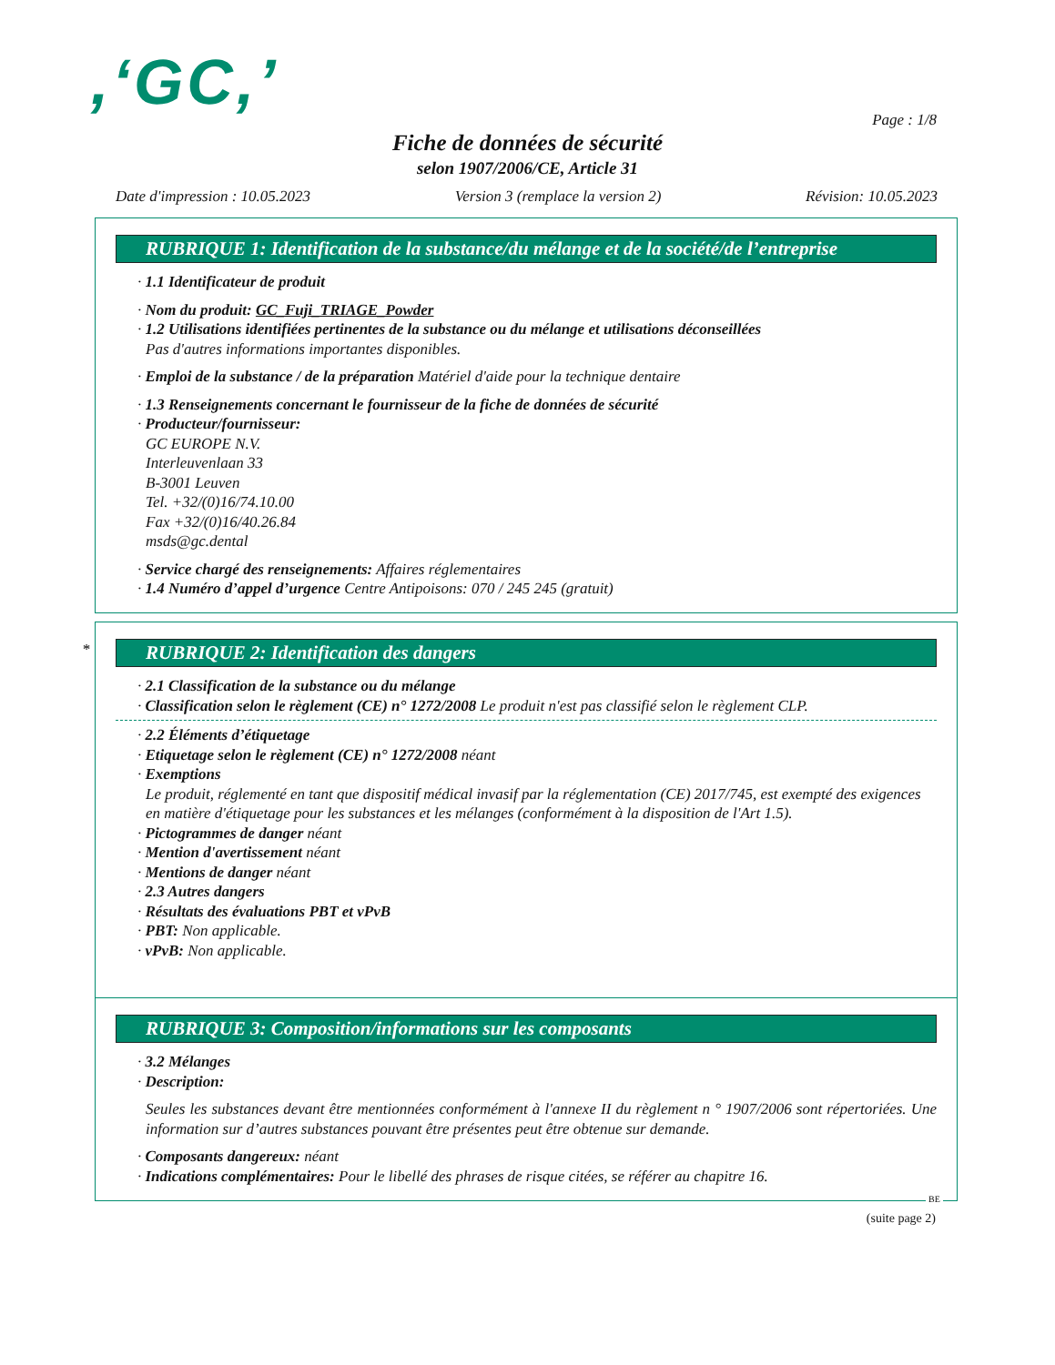,‘GC,’ Page : 1/8
Fiche de données de sécurité
selon 1907/2006/CE, Article 31
Date d'impression : 10.05.2023 Version 3 (remplace la version 2) Révision: 10.05.2023
RUBRIQUE 1: Identification de la substance/du mélange et de la société/de l’entreprise
· 1.1 Identificateur de produit
· Nom du produit: GC_Fuji_TRIAGE_Powder
· 1.2 Utilisations identifiées pertinentes de la substance ou du mélange et utilisations déconseillées
Pas d'autres informations importantes disponibles.
· Emploi de la substance / de la préparation Matériel d'aide pour la technique dentaire
· 1.3 Renseignements concernant le fournisseur de la fiche de données de sécurité
· Producteur/fournisseur:
GC EUROPE N.V.
Interleuvenlaan 33
B-3001 Leuven
Tel. +32/(0)16/74.10.00
Fax +32/(0)16/40.26.84
msds@gc.dental
· Service chargé des renseignements: Affaires réglementaires
· 1.4 Numéro d’appel d’urgence Centre Antipoisons: 070 / 245 245 (gratuit)
*
RUBRIQUE 2: Identification des dangers
· 2.1 Classification de la substance ou du mélange
· Classification selon le règlement (CE) n° 1272/2008 Le produit n'est pas classifié selon le règlement CLP.
· 2.2 Éléments d’étiquetage
· Etiquetage selon le règlement (CE) n° 1272/2008 néant
· Exemptions
Le produit, réglementé en tant que dispositif médical invasif par la réglementation (CE) 2017/745, est exempté des exigences en matière d'étiquetage pour les substances et les mélanges (conformément à la disposition de l'Art 1.5).
· Pictogrammes de danger néant
· Mention d'avertissement néant
· Mentions de danger néant
· 2.3 Autres dangers
· Résultats des évaluations PBT et vPvB
· PBT: Non applicable.
· vPvB: Non applicable.
RUBRIQUE 3: Composition/informations sur les composants
· 3.2 Mélanges
· Description:
Seules les substances devant être mentionnées conformément à l'annexe II du règlement n ° 1907/2006 sont répertoriées. Une information sur d’autres substances pouvant être présentes peut être obtenue sur demande.
· Composants dangereux: néant
· Indications complémentaires: Pour le libellé des phrases de risque citées, se référer au chapitre 16.
BE
(suite page 2)